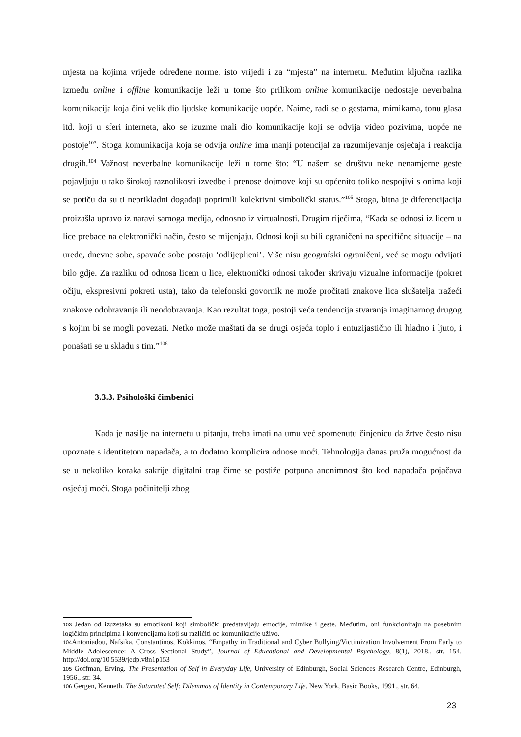mjesta na kojima vrijede određene norme, isto vrijedi i za “mjesta” na internetu. Međutim ključna razlika između online i offline komunikacije leži u tome što prilikom online komunikacije nedostaje neverbalna komunikacija koja čini velik dio ljudske komunikacije uopće. Naime, radi se o gestama, mimikama, tonu glasa itd. koji u sferi interneta, ako se izuzme mali dio komunikacije koji se odvija video pozivima, uopće ne postoje<sup>103</sup>. Stoga komunikacija koja se odvija online ima manji potencijal za razumijevanje osjećaja i reakcija drugih.<sup>104</sup> Važnost neverbalne komunikacije leži u tome što: “U našem se društvu neke nenamjerne geste pojavljuju u tako širokoj raznolikosti izvedbe i prenose dojmove koji su općenito toliko nespojivi s onima koji se potiču da su ti neprikladni događaji poprimili kolektivni simbolički status.”<sup>105</sup> Stoga, bitna je diferencijacija proizašla upravo iz naravi samoga medija, odnosno iz virtualnosti. Drugim riječima, “Kada se odnosi iz licem u lice prebace na elektronički način, često se mijenjaju. Odnosi koji su bili ograničeni na specifične situacije – na urede, dnevne sobe, spavaće sobe postaju ‘odlijepljeni’. Više nisu geografski ograničeni, već se mogu odvijati bilo gdje. Za razliku od odnosa licem u lice, elektronički odnosi također skrivaju vizualne informacije (pokret očiju, ekspresivni pokreti usta), tako da telefonski govornik ne može pročitati znakove lica slušatelja tražeći znakove odobravanja ili neodobravanja. Kao rezultat toga, postoji veća tendencija stvaranja imaginarnog drugog s kojim bi se mogli povezati. Netko može maštati da se drugi osjeća toplo i entuzijastično ili hladno i ljuto, i ponašati se u skladu s tim.”<sup>106</sup>
3.3.3. Psihološki čimbenici
Kada je nasilje na internetu u pitanju, treba imati na umu već spomenutu činjenicu da žrtve često nisu upoznate s identitetom napadača, a to dodatno komplicira odnose moći. Tehnologija danas pruža mogućnost da se u nekoliko koraka sakrije digitalni trag čime se postiže potpuna anonimnost što kod napadača pojačava osjećaj moći. Stoga počinitelji zbog
103 Jedan od izuzetaka su emotikoni koji simbolički predstavljaju emocije, mimike i geste. Međutim, oni funkcioniraju na posebnim logičkim principima i konvencijama koji su različiti od komunikacije uživo.
104 Antoniadou, Nafsika. Constantinos, Kokkinos. “Empathy in Traditional and Cyber Bullying/Victimization Involvement From Early to Middle Adolescence: A Cross Sectional Study”, Journal of Educational and Developmental Psychology, 8(1), 2018., str. 154. http://doi.org/10.5539/jedp.v8n1p153
105 Goffman, Erving. The Presentation of Self in Everyday Life, University of Edinburgh, Social Sciences Research Centre, Edinburgh, 1956., str. 34.
106 Gergen, Kenneth. The Saturated Self: Dilemmas of Identity in Contemporary Life. New York, Basic Books, 1991., str. 64.
23